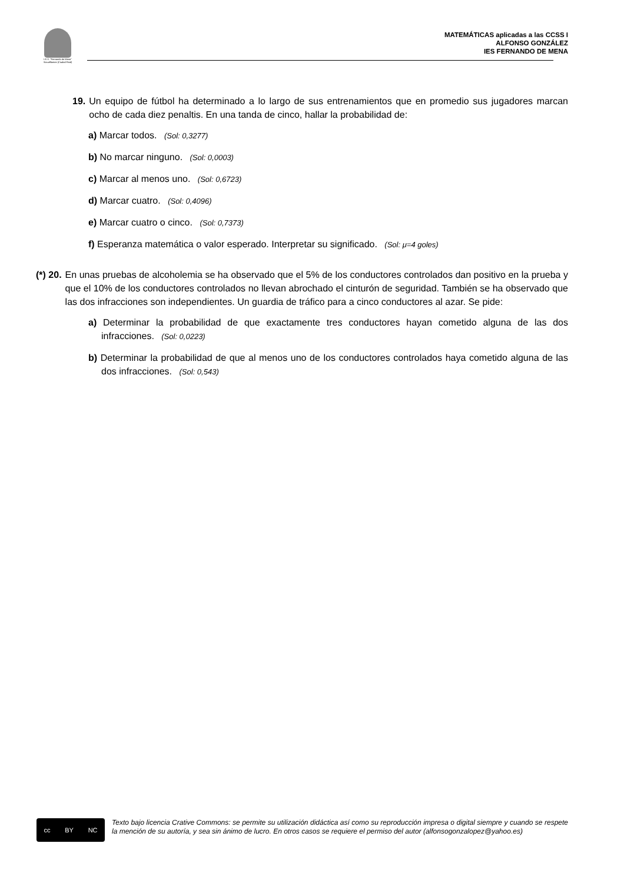I.E.S. "Fernando de Mena"
Socuéllamos (Ciudad Real)
MATEMÁTICAS aplicadas a las CCSS I
ALFONSO GONZÁLEZ
IES FERNANDO DE MENA
19. Un equipo de fútbol ha determinado a lo largo de sus entrenamientos que en promedio sus jugadores marcan ocho de cada diez penaltis. En una tanda de cinco, hallar la probabilidad de:
a) Marcar todos. (Sol: 0,3277)
b) No marcar ninguno. (Sol: 0,0003)
c) Marcar al menos uno. (Sol: 0,6723)
d) Marcar cuatro. (Sol: 0,4096)
e) Marcar cuatro o cinco. (Sol: 0,7373)
f) Esperanza matemática o valor esperado. Interpretar su significado. (Sol: μ=4 goles)
(*) 20. En unas pruebas de alcoholemia se ha observado que el 5% de los conductores controlados dan positivo en la prueba y que el 10% de los conductores controlados no llevan abrochado el cinturón de seguridad. También se ha observado que las dos infracciones son independientes. Un guardia de tráfico para a cinco conductores al azar. Se pide:
a) Determinar la probabilidad de que exactamente tres conductores hayan cometido alguna de las dos infracciones. (Sol: 0,0223)
b) Determinar la probabilidad de que al menos uno de los conductores controlados haya cometido alguna de las dos infracciones. (Sol: 0,543)
cc BY NC
Texto bajo licencia Crative Commons: se permite su utilización didáctica así como su reproducción impresa o digital siempre y cuando se respete la mención de su autoría, y sea sin ánimo de lucro. En otros casos se requiere el permiso del autor (alfonsogonzalopez@yahoo.es)